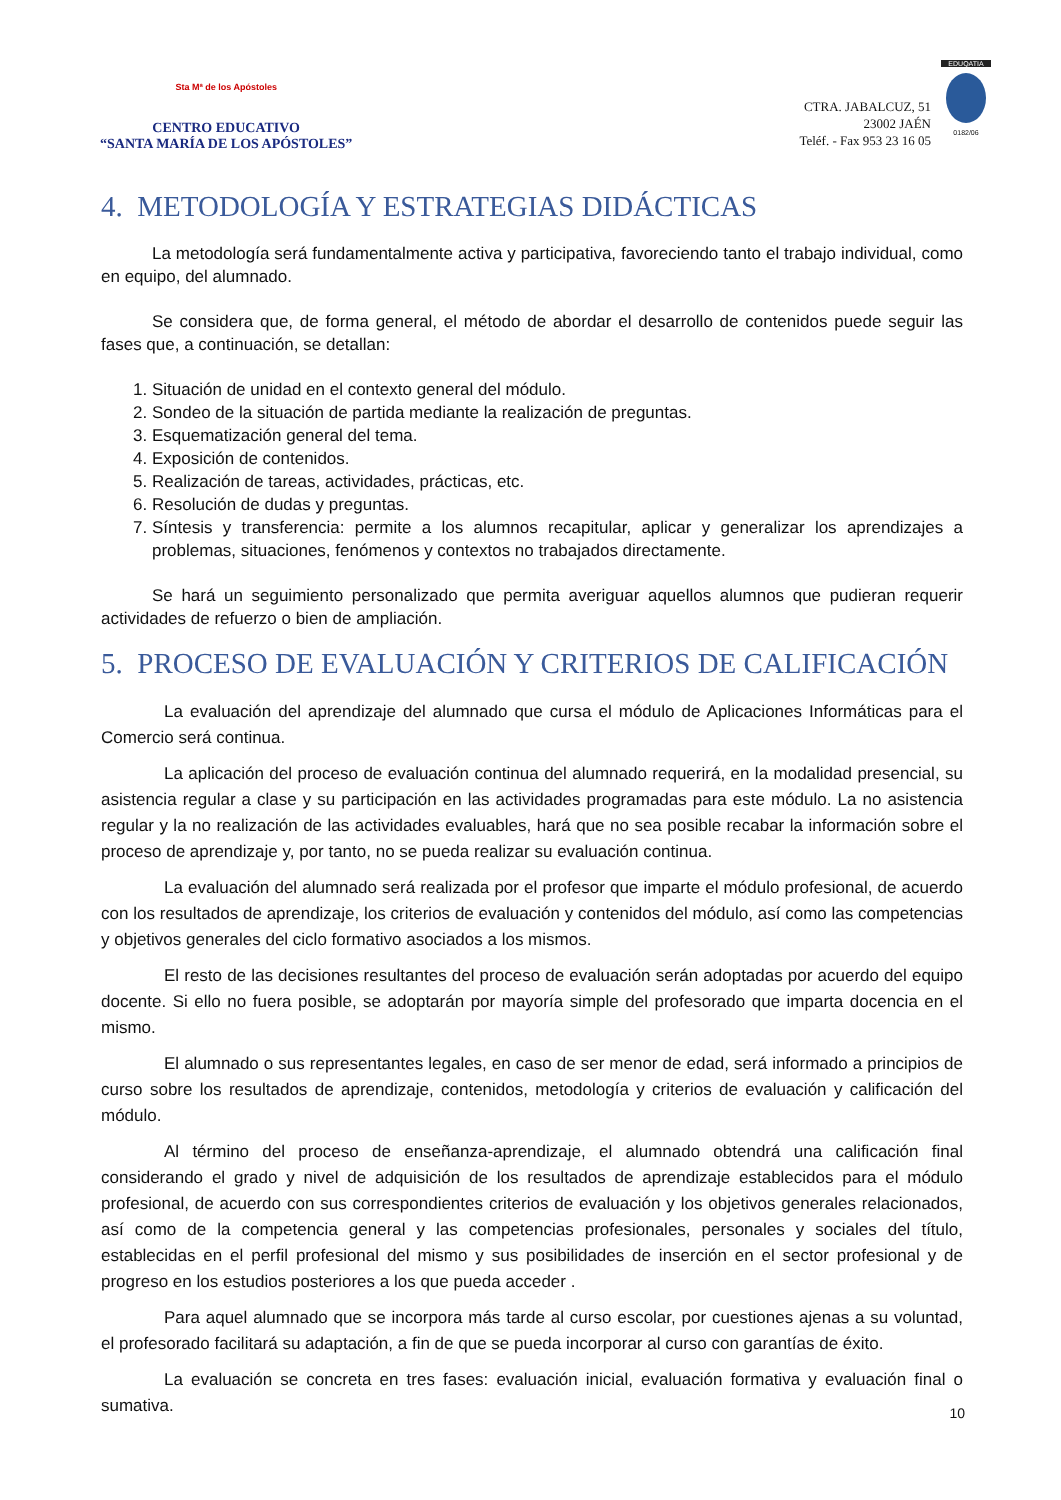Sta Mª de los Apóstoles
CENTRO EDUCATIVO
“SANTA MARÍA DE LOS APÓSTOLES”
CTRA. JABALCUZ, 51
23002 JAÉN
Teléf. - Fax 953 23 16 05
EDUQATIA
0182/06
4. METODOLOGÍA Y ESTRATEGIAS DIDÁCTICAS
La metodología será fundamentalmente activa y participativa, favoreciendo tanto el trabajo individual, como en equipo, del alumnado.
Se considera que, de forma general, el método de abordar el desarrollo de contenidos puede seguir las fases que, a continuación, se detallan:
1. Situación de unidad en el contexto general del módulo.
2. Sondeo de la situación de partida mediante la realización de preguntas.
3. Esquematización general del tema.
4. Exposición de contenidos.
5. Realización de tareas, actividades, prácticas, etc.
6. Resolución de dudas y preguntas.
7. Síntesis y transferencia: permite a los alumnos recapitular, aplicar y generalizar los aprendizajes a problemas, situaciones, fenómenos y contextos no trabajados directamente.
Se hará un seguimiento personalizado que permita averiguar aquellos alumnos que pudieran requerir actividades de refuerzo o bien de ampliación.
5. PROCESO DE EVALUACIÓN Y CRITERIOS DE CALIFICACIÓN
La evaluación del aprendizaje del alumnado que cursa el módulo de Aplicaciones Informáticas para el Comercio será continua.
La aplicación del proceso de evaluación continua del alumnado requerirá, en la modalidad presencial, su asistencia regular a clase y su participación en las actividades programadas para este módulo. La no asistencia regular y la no realización de las actividades evaluables, hará que no sea posible recabar la información sobre el proceso de aprendizaje y, por tanto, no se pueda realizar su evaluación continua.
La evaluación del alumnado será realizada por el profesor que imparte el módulo profesional, de acuerdo con los resultados de aprendizaje, los criterios de evaluación y contenidos del módulo, así como las competencias y objetivos generales del ciclo formativo asociados a los mismos.
El resto de las decisiones resultantes del proceso de evaluación serán adoptadas por acuerdo del equipo docente. Si ello no fuera posible, se adoptarán por mayoría simple del profesorado que imparta docencia en el mismo.
El alumnado o sus representantes legales, en caso de ser menor de edad, será informado a principios de curso sobre los resultados de aprendizaje, contenidos, metodología y criterios de evaluación y calificación del módulo.
Al término del proceso de enseñanza-aprendizaje, el alumnado obtendrá una calificación final considerando el grado y nivel de adquisición de los resultados de aprendizaje establecidos para el módulo profesional, de acuerdo con sus correspondientes criterios de evaluación y los objetivos generales relacionados, así como de la competencia general y las competencias profesionales, personales y sociales del título, establecidas en el perfil profesional del mismo y sus posibilidades de inserción en el sector profesional y de progreso en los estudios posteriores a los que pueda acceder .
Para aquel alumnado que se incorpora más tarde al curso escolar, por cuestiones ajenas a su voluntad, el profesorado facilitará su adaptación, a fin de que se pueda incorporar al curso con garantías de éxito.
La evaluación se concreta en tres fases: evaluación inicial, evaluación formativa y evaluación final o sumativa.
10